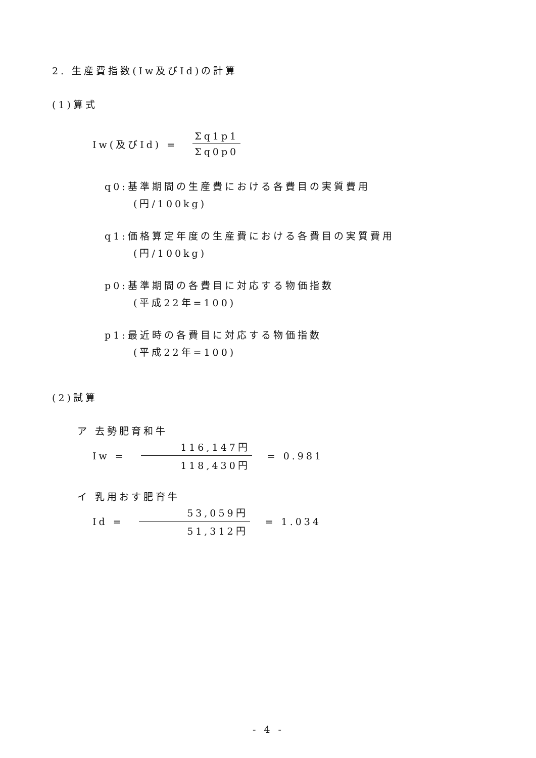2. 生産費指数(Iw及びId)の計算
(1)算式
Iw(及びId) = Σq1p1 Σq0p0
q0:基準期間の生産費における各費目の実質費用
(円/100kg)
q1:価格算定年度の生産費における各費目の実質費用
(円/100kg)
p0:基準期間の各費目に対応する物価指数
(平成22年=100)
p1:最近時の各費目に対応する物価指数
(平成22年=100)
(2)試算
ア 去勢肥育和牛
Iw = 116,147円 118,430円 = 0.981
イ 乳用おす肥育牛
Id = 53,059円 51,312円 = 1.034
- 4 -